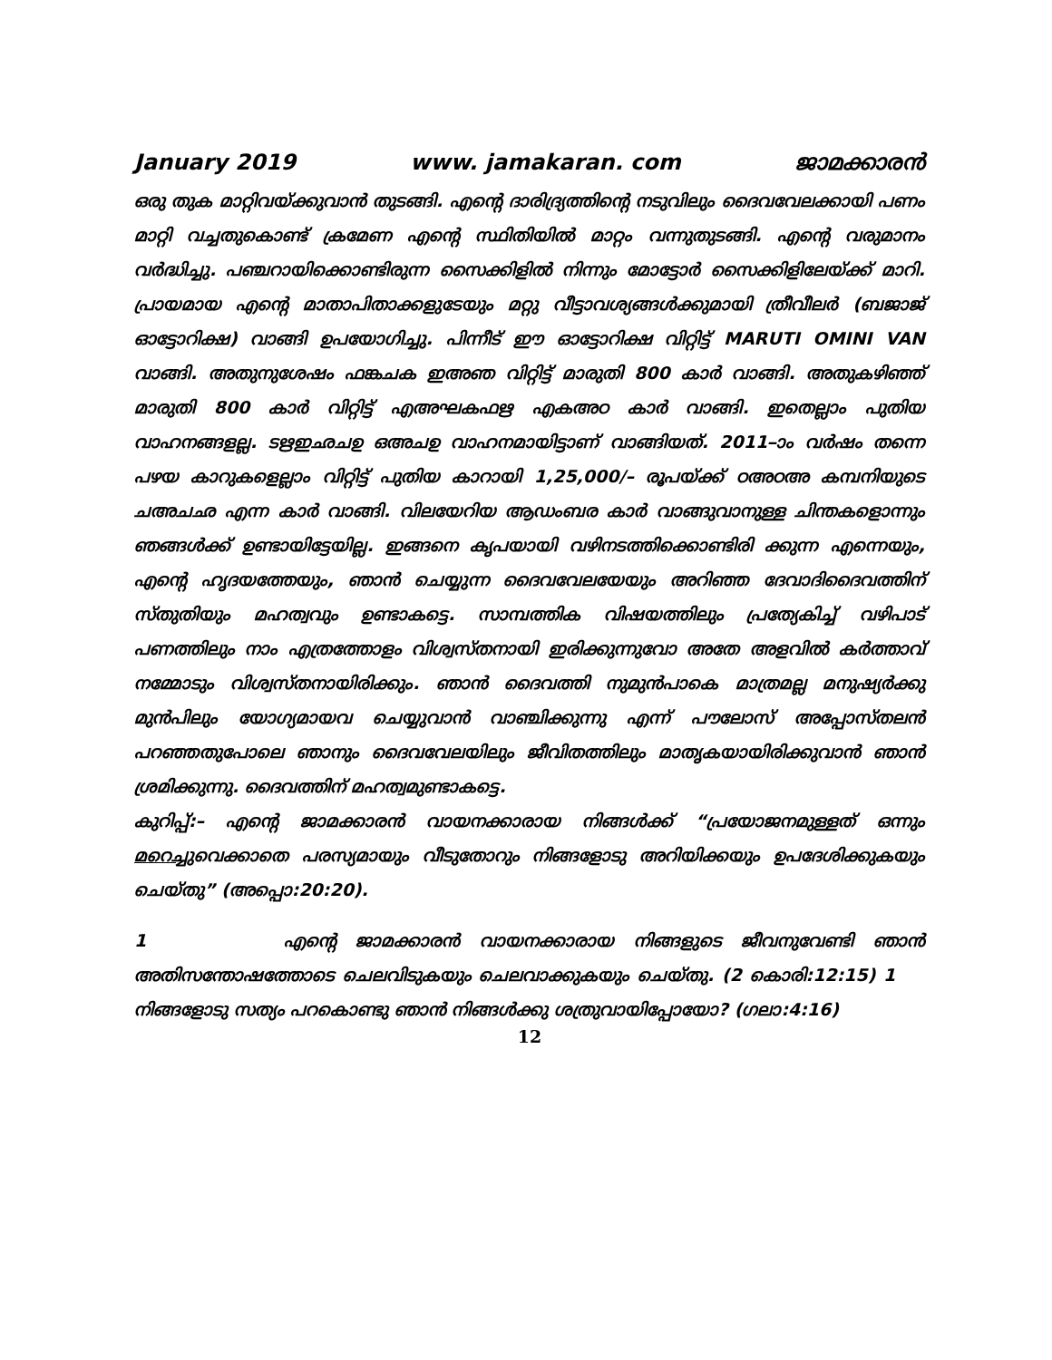January 2019 www. jamakaran. com ജാമക്കാരൻ
ഒരു തുക മാറ്റിവയ്ക്കുവാൻ തുടങ്ങി. എന്റെ ദാരിദ്ര്യത്തിന്റെ നടുവിലും ദൈവവേലക്കായി പണം മാറ്റി വച്ചതുകൊണ്ട് ക്രമേണ എന്റെ സ്ഥിതിയിൽ മാറ്റം വന്നുതുടങ്ങി. എന്റെ വരുമാനം വർദ്ധിച്ചു. പഞ്ചറായിക്കൊണ്ടിരുന്ന സൈക്കിളിൽ നിന്നും മോട്ടോർ സൈക്കിളിലേയ്ക്ക് മാറി. പ്രായമായ എന്റെ മാതാപിതാക്കളുടേയും മറ്റു വീട്ടാവശ്യങ്ങൾക്കുമായി ത്രീവീലർ (ബജാജ് ഓട്ടോറിക്ഷ) വാങ്ങി ഉപയോഗിച്ചു. പിന്നീട് ഈ ഓട്ടോറിക്ഷ വിറ്റിട്ട് MARUTI OMINI VAN വാങ്ങി. അതുനുശേഷം ഫങ്കചക ഇഅഞ വിറ്റിട്ട് മാരുതി 800 കാർ വാങ്ങി. അതുകഴിഞ്ഞ് മാരുതി 800 കാർ വിറ്റിട്ട് എഅഘകഫഋ എകഅഠ കാർ വാങ്ങി. ഇതെല്ലാം പുതിയ വാഹനങ്ങളല്ല. ടഋഇഛചഉ ഒഅചഉ വാഹനമായിട്ടാണ് വാങ്ങിയത്. 2011–ാം വർഷം തന്നെ പഴയ കാറുകളെല്ലാം വിറ്റിട്ട് പുതിയ കാറായി 1,25,000/– രൂപയ്ക്ക് ഠഅഠഅ കമ്പനിയുടെ ചഅചഛ എന്ന കാർ വാങ്ങി. വിലയേറിയ ആഡംബര കാർ വാങ്ങുവാനുള്ള ചിന്തകളൊന്നും ഞങ്ങൾക്ക് ഉണ്ടായിട്ടേയില്ല. ഇങ്ങനെ കൃപയായി വഴിനടത്തിക്കൊണ്ടിരി ക്കുന്ന എന്നെയും, എന്റെ ഹൃദയത്തേയും, ഞാൻ ചെയ്യുന്ന ദൈവവേലയേയും അറിഞ്ഞ ദേവാദിദൈവത്തിന് സ്തുതിയും മഹത്വവും ഉണ്ടാകട്ടെ. സാമ്പത്തിക വിഷയത്തിലും പ്രത്യേകിച്ച് വഴിപാട് പണത്തിലും നാം എത്രത്തോളം വിശ്വസ്തനായി ഇരിക്കുന്നുവോ അതേ അളവിൽ കർത്താവ് നമ്മോടും വിശ്വസ്തനായിരിക്കും. ഞാൻ ദൈവത്തി നുമുൻപാകെ മാത്രമല്ല മനുഷ്യർക്കു മുൻപിലും യോഗ്യമായവ ചെയ്യുവാൻ വാഞ്ചിക്കുന്നു എന്ന് പൗലോസ് അപ്പോസ്തലൻ പറഞ്ഞതുപോലെ ഞാനും ദൈവവേലയിലും ജീവിതത്തിലും മാതൃകയായിരിക്കുവാൻ ഞാൻ ശ്രമിക്കുന്നു. ദൈവത്തിന് മഹത്വമുണ്ടാകട്ടെ.
കുറിപ്പ്:– എന്റെ ജാമക്കാരൻ വായനക്കാരായ നിങ്ങൾക്ക് “പ്രയോജനമുള്ളത് ഒന്നും മറെച്ചുവെക്കാതെ പരസ്യമായും വീടുതോറും നിങ്ങളോടു അറിയിക്കയും ഉപദേശിക്കുകയും ചെയ്തു” (അപ്പൊ:20:20).
1 എന്റെ ജാമക്കാരൻ വായനക്കാരായ നിങ്ങളുടെ ജീവനുവേണ്ടി ഞാൻ അതിസന്തോഷത്തോടെ ചെലവിടുകയും ചെലവാക്കുകയും ചെയ്തു. (2 കൊരി:12:15) 1 നിങ്ങളോടു സത്യം പറകൊണ്ടു ഞാൻ നിങ്ങൾക്കു ശത്രുവായിപ്പോയോ? (ഗലാ:4:16)
12